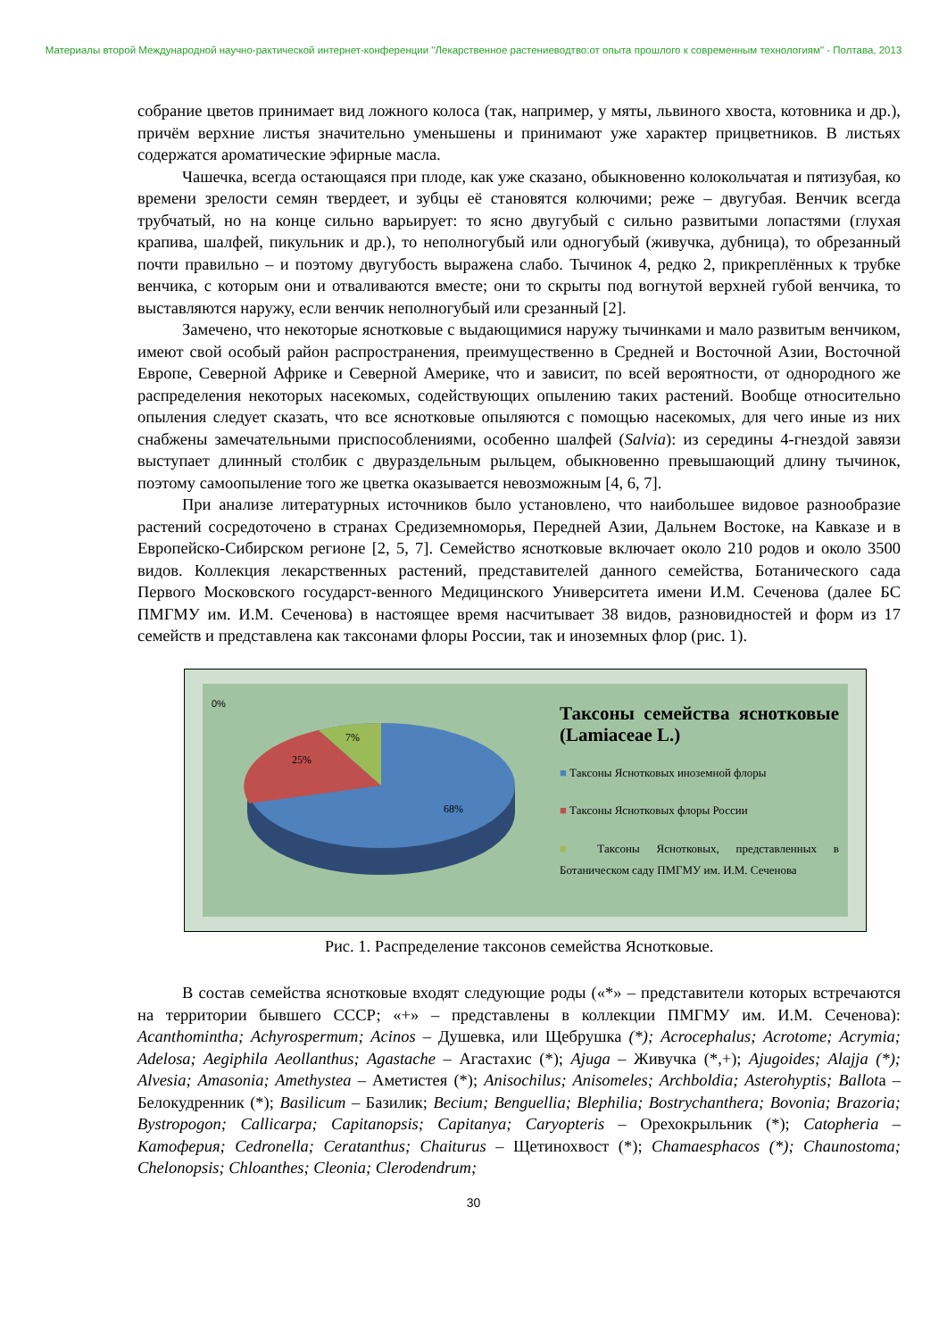Материалы второй Международной научно-рактической интернет-конференции "Лекарственное растениеводтво:от опыта прошлого к современным технологиям" - Полтава, 2013
собрание цветов принимает вид ложного колоса (так, например, у мяты, львиного хвоста, котовника и др.), причём верхние листья значительно уменьшены и принимают уже характер прицветников. В листьях содержатся ароматические эфирные масла.
Чашечка, всегда остающаяся при плоде, как уже сказано, обыкновенно колокольчатая и пятизубая, ко времени зрелости семян твердеет, и зубцы её становятся колючими; реже – двугубая. Венчик всегда трубчатый, но на конце сильно варьирует: то ясно двугубый с сильно развитыми лопастями (глухая крапива, шалфей, пикульник и др.), то неполногубый или одногубый (живучка, дубница), то обрезанный почти правильно – и поэтому двугубость выражена слабо. Тычинок 4, редко 2, прикреплённых к трубке венчика, с которым они и отваливаются вместе; они то скрыты под вогнутой верхней губой венчика, то выставляются наружу, если венчик неполногубый или срезанный [2].
Замечено, что некоторые яснотковые с выдающимися наружу тычинками и мало развитым венчиком, имеют свой особый район распространения, преимущественно в Средней и Восточной Азии, Восточной Европе, Северной Африке и Северной Америке, что и зависит, по всей вероятности, от однородного же распределения некоторых насекомых, содействующих опылению таких растений. Вообще относительно опыления следует сказать, что все яснотковые опыляются с помощью насекомых, для чего иные из них снабжены замечательными приспособлениями, особенно шалфей (Salvia): из середины 4-гнездой завязи выступает длинный столбик с двураздельным рыльцем, обыкновенно превышающий длину тычинок, поэтому самоопыление того же цветка оказывается невозможным [4, 6, 7].
При анализе литературных источников было установлено, что наибольшее видовое разнообразие растений сосредоточено в странах Средиземноморья, Передней Азии, Дальнем Востоке, на Кавказе и в Европейско-Сибирском регионе [2, 5, 7]. Семейство яснотковые включает около 210 родов и около 3500 видов. Коллекция лекарственных растений, представителей данного семейства, Ботанического сада Первого Московского государст-венного Медицинского Университета имени И.М. Сеченова (далее БС ПМГМУ им. И.М. Сеченова) в настоящее время насчитывает 38 видов, разновидностей и форм из 17 семейств и представлена как таксонами флоры России, так и иноземных флор (рис. 1).
0%
25%
7%
68%
Таксоны семейства яснотковые (Lamiaceae L.)
■ Таксоны Яснотковых иноземной флоры
■ Таксоны Яснотковых флоры России
■ Таксоны Яснотковых, представленных в Ботаническом саду ПМГМУ им. И.М. Сеченова
Рис. 1. Распределение таксонов семейства Яснотковые.
В состав семейства яснотковые входят следующие роды («*» – представители которых встречаются на территории бывшего СССР; «+» – представлены в коллекции ПМГМУ им. И.М. Сеченова): Acanthomintha; Achyrospermum; Acinos – Душевка, или Щебрушка (*); Acrocephalus; Acrotome; Acrymia; Adelosa; Aegiphila Aeollanthus; Agastache – Агастахис (*); Ajuga – Живучка (*,+); Ajugoides; Alajja (*); Alvesia; Amasonia; Amethystea – Аметистея (*); Anisochilus; Anisomeles; Archboldia; Asterohyptis; Ballota – Белокудренник (*); Basilicum – Базилик; Becium; Benguellia; Blephilia; Bostrychanthera; Bovonia; Brazoria; Bystropogon; Callicarpa; Capitanopsis; Capitanya; Caryopteris – Орехокрыльник (*); Catopheria – Катоферия; Cedronella; Ceratanthus; Chaiturus – Щетинохвост (*); Chamaesphacos (*); Chaunostoma; Chelonopsis; Chloanthes; Cleonia; Clerodendrum;
30